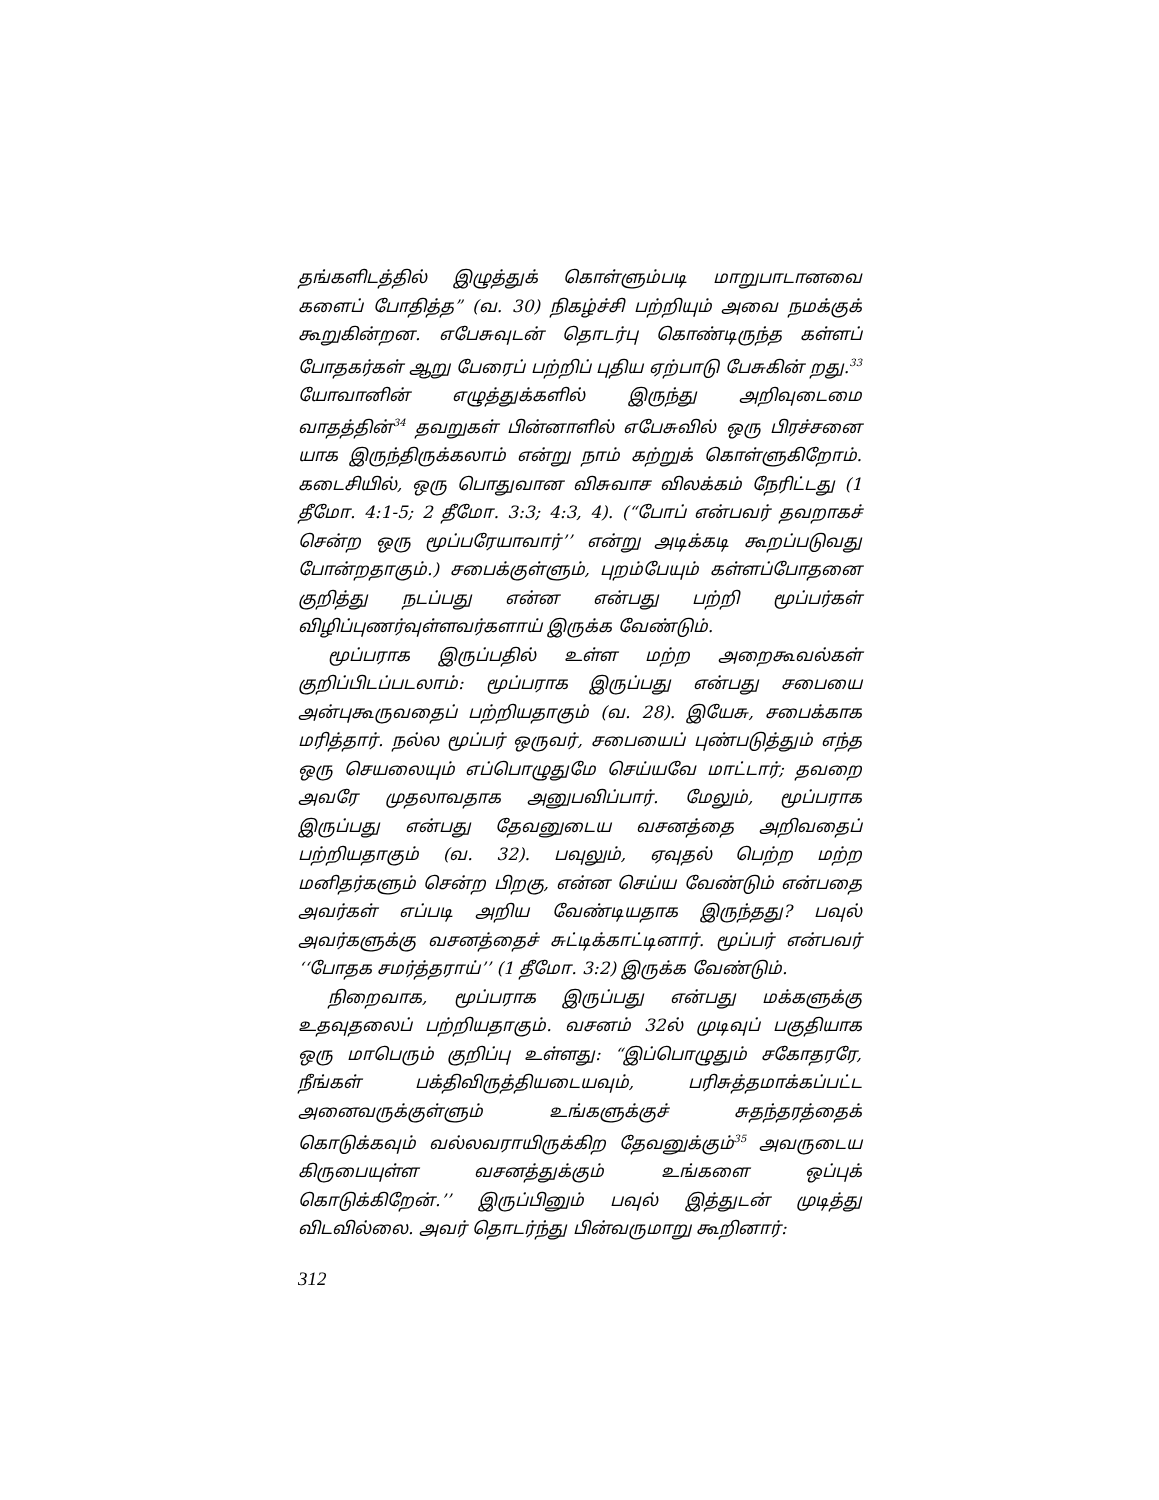தங்களிடத்தில் இழுத்துக் கொள்ளும்படி மாறுபாடானவை களைப் போதித்த” (வ. 30) நிகழ்ச்சி பற்றியும் அவை நமக்குக் கூறுகின்றன. எபேசுவுடன் தொடர்பு கொண்டிருந்த கள்ளப் போதகர்கள் ஆறு பேரைப் பற்றிப் புதிய ஏற்பாடு பேசுகின் றது.<sup>33</sup> யோவானின் எழுத்துக்களில் இருந்து அறிவுடைமை வாதத்தின்<sup>34</sup> தவறுகள் பின்னாளில் எபேசுவில் ஒரு பிரச்சனை யாக இருந்திருக்கலாம் என்று நாம் கற்றுக் கொள்ளுகிறோம். கடைசியில், ஒரு பொதுவான விசுவாச விலக்கம் நேரிட்டது (1 தீமோ. 4:1-5; 2 தீமோ. 3:3; 4:3, 4). (“போப் என்பவர் தவறாகச் சென்ற ஒரு மூப்பரேயாவார்’’ என்று அடிக்கடி கூறப்படுவது போன்றதாகும்.) சபைக்குள்ளும், புறம்பேயும் கள்ளப்போதனை குறித்து நடப்பது என்ன என்பது பற்றி மூப்பர்கள் விழிப்புணர்வுள்ளவர்களாய் இருக்க வேண்டும்.
மூப்பராக இருப்பதில் உள்ள மற்ற அறைகூவல்கள் குறிப்பிடப்படலாம்: மூப்பராக இருப்பது என்பது சபையை அன்புகூருவதைப் பற்றியதாகும் (வ. 28). இயேசு, சபைக்காக மரித்தார். நல்ல மூப்பர் ஒருவர், சபையைப் புண்படுத்தும் எந்த ஒரு செயலையும் எப்பொழுதுமே செய்யவே மாட்டார்; தவறை அவரே முதலாவதாக அனுபவிப்பார். மேலும், மூப்பராக இருப்பது என்பது தேவனுடைய வசனத்தை அறிவதைப் பற்றியதாகும் (வ. 32). பவுலும், ஏவுதல் பெற்ற மற்ற மனிதர்களும் சென்ற பிறகு, என்ன செய்ய வேண்டும் என்பதை அவர்கள் எப்படி அறிய வேண்டியதாக இருந்தது? பவுல் அவர்களுக்கு வசனத்தைச் சுட்டிக்காட்டினார். மூப்பர் என்பவர் ‘‘போதக சமர்த்தராய்’’ (1 தீமோ. 3:2) இருக்க வேண்டும்.
நிறைவாக, மூப்பராக இருப்பது என்பது மக்களுக்கு உதவுதலைப் பற்றியதாகும். வசனம் 32ல் முடிவுப் பகுதியாக ஒரு மாபெரும் குறிப்பு உள்ளது: “இப்பொழுதும் சகோதரரே, நீங்கள் பக்திவிருத்தியடையவும், பரிசுத்தமாக்கப்பட்ட அனைவருக்குள்ளும் உங்களுக்குச் சுதந்தரத்தைக் கொடுக்கவும் வல்லவராயிருக்கிற தேவனுக்கும்<sup>35</sup> அவருடைய கிருபையுள்ள வசனத்துக்கும் உங்களை ஒப்புக் கொடுக்கிறேன்.’’ இருப்பினும் பவுல் இத்துடன் முடித்து விடவில்லை. அவர் தொடர்ந்து பின்வருமாறு கூறினார்:
312